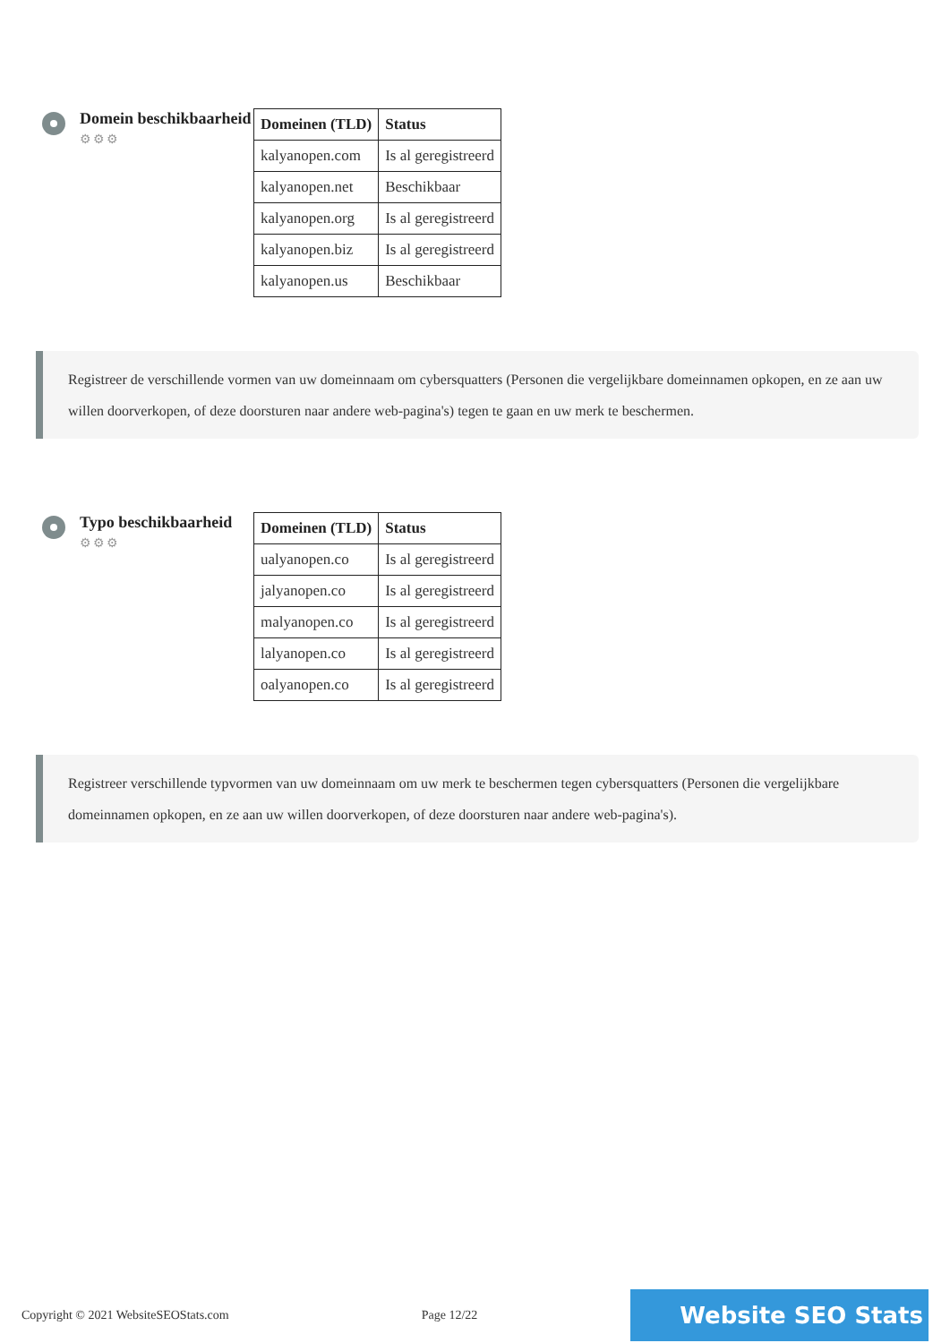Domein beschikbaarheid
⚙⚙⚙
| Domeinen (TLD) | Status |
| --- | --- |
| kalyanopen.com | Is al geregistreerd |
| kalyanopen.net | Beschikbaar |
| kalyanopen.org | Is al geregistreerd |
| kalyanopen.biz | Is al geregistreerd |
| kalyanopen.us | Beschikbaar |
Registreer de verschillende vormen van uw domeinnaam om cybersquatters (Personen die vergelijkbare domeinnamen opkopen, en ze aan uw willen doorverkopen, of deze doorsturen naar andere web-pagina's) tegen te gaan en uw merk te beschermen.
Typo beschikbaarheid
⚙⚙⚙
| Domeinen (TLD) | Status |
| --- | --- |
| ualyanopen.co | Is al geregistreerd |
| jalyanopen.co | Is al geregistreerd |
| malyanopen.co | Is al geregistreerd |
| lalyanopen.co | Is al geregistreerd |
| oalyanopen.co | Is al geregistreerd |
Registreer verschillende typvormen van uw domeinnaam om uw merk te beschermen tegen cybersquatters (Personen die vergelijkbare domeinnamen opkopen, en ze aan uw willen doorverkopen, of deze doorsturen naar andere web-pagina's).
Copyright © 2021 WebsiteSEOStats.com Page 12/22 Website SEO Stats